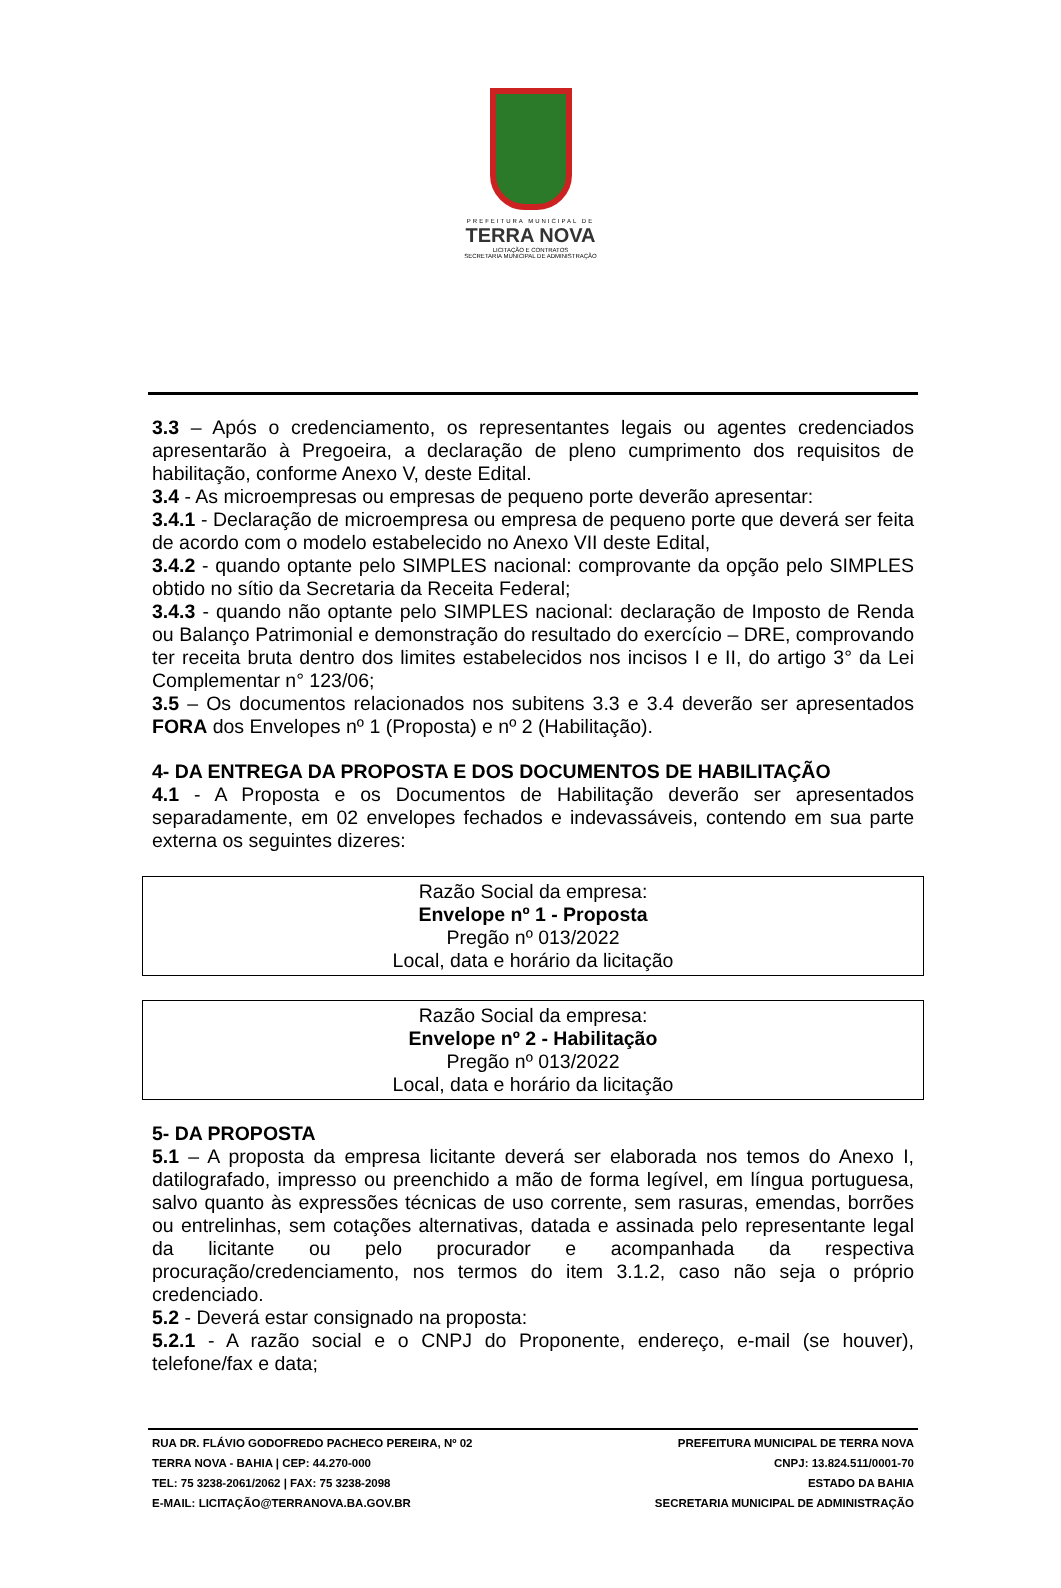PREFEITURA MUNICIPAL DE
TERRA NOVA
LICITAÇÃO E CONTRATOS
SECRETARIA MUNICIPAL DE ADMINISTRAÇÃO
3.3 – Após o credenciamento, os representantes legais ou agentes credenciados apresentarão à Pregoeira, a declaração de pleno cumprimento dos requisitos de habilitação, conforme Anexo V, deste Edital.
3.4 - As microempresas ou empresas de pequeno porte deverão apresentar:
3.4.1 - Declaração de microempresa ou empresa de pequeno porte que deverá ser feita de acordo com o modelo estabelecido no Anexo VII deste Edital,
3.4.2 - quando optante pelo SIMPLES nacional: comprovante da opção pelo SIMPLES obtido no sítio da Secretaria da Receita Federal;
3.4.3 - quando não optante pelo SIMPLES nacional: declaração de Imposto de Renda ou Balanço Patrimonial e demonstração do resultado do exercício – DRE, comprovando ter receita bruta dentro dos limites estabelecidos nos incisos I e II, do artigo 3° da Lei Complementar n° 123/06;
3.5 – Os documentos relacionados nos subitens 3.3 e 3.4 deverão ser apresentados FORA dos Envelopes nº 1 (Proposta) e nº 2 (Habilitação).
4- DA ENTREGA DA PROPOSTA E DOS DOCUMENTOS DE HABILITAÇÃO
4.1 - A Proposta e os Documentos de Habilitação deverão ser apresentados separadamente, em 02 envelopes fechados e indevassáveis, contendo em sua parte externa os seguintes dizeres:
Razão Social da empresa:
Envelope nº 1 - Proposta
Pregão nº 013/2022
Local, data e horário da licitação
Razão Social da empresa:
Envelope nº 2 - Habilitação
Pregão nº 013/2022
Local, data e horário da licitação
5- DA PROPOSTA
5.1 – A proposta da empresa licitante deverá ser elaborada nos temos do Anexo I, datilografado, impresso ou preenchido a mão de forma legível, em língua portuguesa, salvo quanto às expressões técnicas de uso corrente, sem rasuras, emendas, borrões ou entrelinhas, sem cotações alternativas, datada e assinada pelo representante legal da licitante ou pelo procurador e acompanhada da respectiva procuração/credenciamento, nos termos do item 3.1.2, caso não seja o próprio credenciado.
5.2 - Deverá estar consignado na proposta:
5.2.1 - A razão social e o CNPJ do Proponente, endereço, e-mail (se houver), telefone/fax e data;
RUA DR. FLÁVIO GODOFREDO PACHECO PEREIRA, Nº 02
TERRA NOVA - BAHIA | CEP: 44.270-000
TEL: 75 3238-2061/2062 | FAX: 75 3238-2098
E-MAIL: LICITAÇÃO@TERRANOVA.BA.GOV.BR
PREFEITURA MUNICIPAL DE TERRA NOVA
CNPJ: 13.824.511/0001-70
ESTADO DA BAHIA
SECRETARIA MUNICIPAL DE ADMINISTRAÇÃO